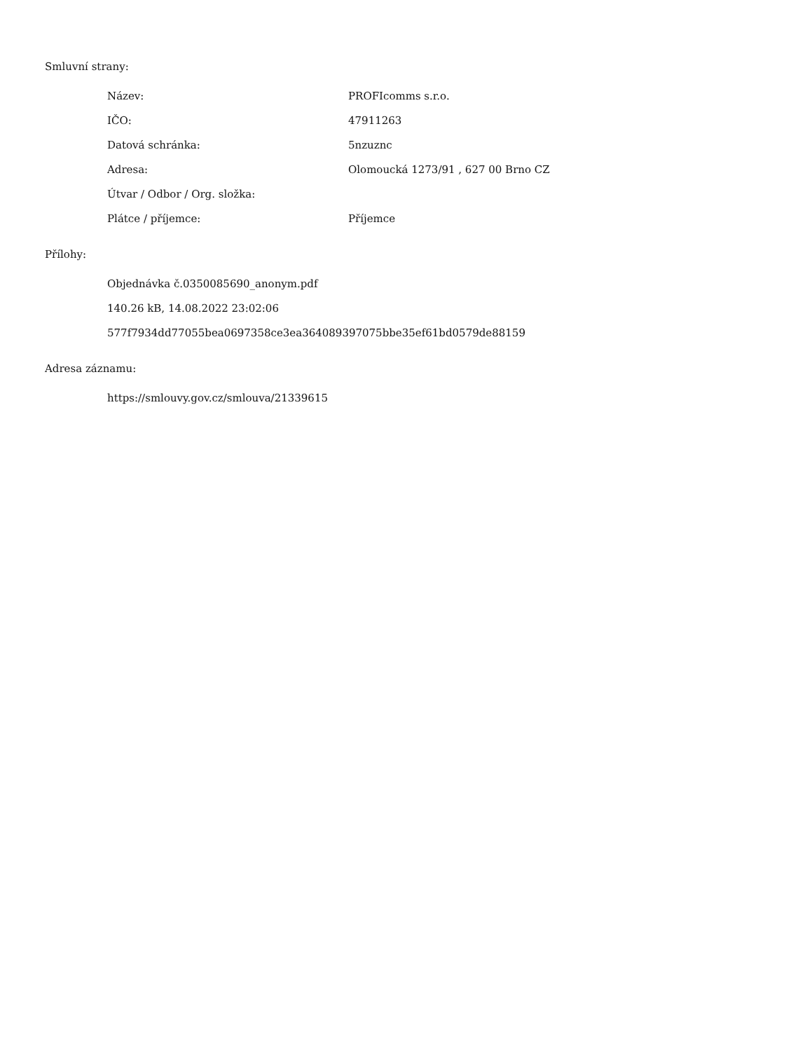Smluvní strany:
| Název: | PROFIcomms s.r.o. |
| IČO: | 47911263 |
| Datová schránka: | 5nzuznc |
| Adresa: | Olomoucká 1273/91 , 627 00 Brno CZ |
| Útvar / Odbor / Org. složka: | |
| Plátce / příjemce: | Příjemce |
Přílohy:
Objednávka č.0350085690_anonym.pdf
140.26 kB, 14.08.2022 23:02:06
577f7934dd77055bea0697358ce3ea364089397075bbe35ef61bd0579de88159
Adresa záznamu:
https://smlouvy.gov.cz/smlouva/21339615